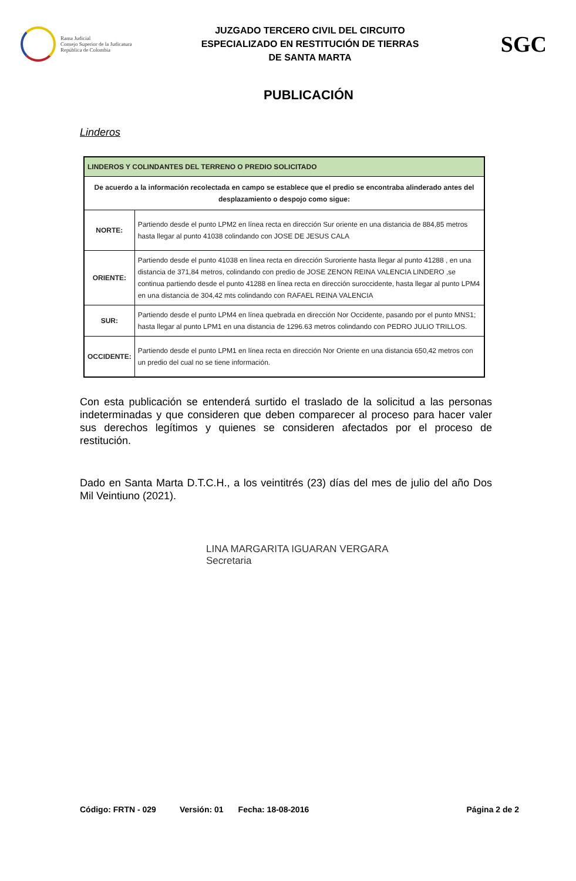Rama Judicial
Consejo Superior de la Judicatura
República de Colombia
JUZGADO TERCERO CIVIL DEL CIRCUITO
ESPECIALIZADO EN RESTITUCIÓN DE TIERRAS
DE SANTA MARTA
SGC
PUBLICACIÓN
Linderos
| LINDEROS Y COLINDANTES DEL TERRENO O PREDIO SOLICITADO | |
| --- | --- |
| De acuerdo a la información recolectada en campo se establece que el predio se encontraba alinderado antes del desplazamiento o despojo como sigue: | |
| NORTE: | Partiendo desde el punto LPM2 en línea recta en dirección Sur oriente en una distancia de 884,85 metros hasta llegar al punto 41038 colindando con JOSE DE JESUS CALA |
| ORIENTE: | Partiendo desde el punto 41038 en línea recta en dirección Suroriente hasta llegar al punto 41288 , en una distancia de 371,84 metros, colindando con predio de JOSE ZENON REINA VALENCIA LINDERO ,se continua partiendo desde el punto 41288 en línea recta en dirección suroccidente, hasta llegar al punto LPM4 en una distancia de 304,42 mts colindando con RAFAEL REINA VALENCIA |
| SUR: | Partiendo desde el punto LPM4 en línea quebrada en dirección Nor Occidente, pasando por el punto MNS1; hasta llegar al punto LPM1 en una distancia de 1296.63 metros colindando con PEDRO JULIO TRILLOS. |
| OCCIDENTE: | Partiendo desde el punto LPM1 en línea recta en dirección Nor Oriente en una distancia 650,42 metros con un predio del cual no se tiene información. |
Con esta publicación se entenderá surtido el traslado de la solicitud a las personas indeterminadas y que consideren que deben comparecer al proceso para hacer valer sus derechos legítimos y quienes se consideren afectados por el proceso de restitución.
Dado en Santa Marta D.T.C.H., a los veintitrés (23) días del mes de julio del año Dos Mil Veintiuno (2021).
LINA MARGARITA IGUARAN VERGARA
Secretaria
Código: FRTN - 029 Versión: 01 Fecha: 18-08-2016 Página 2 de 2